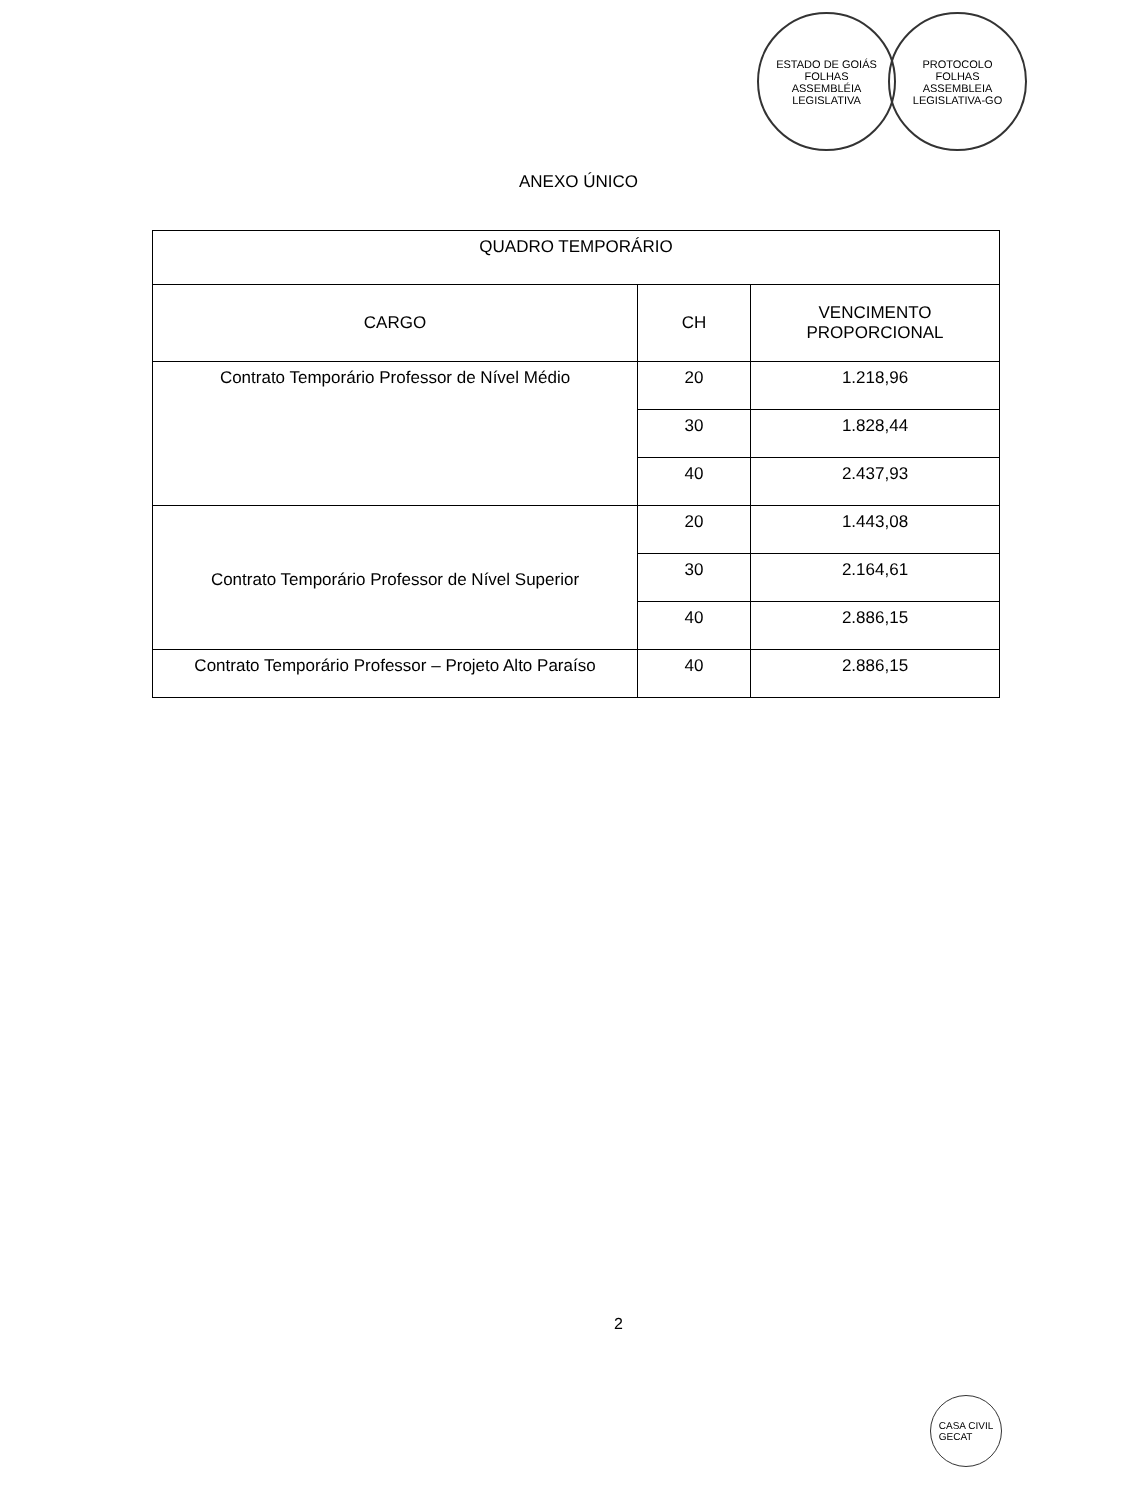ESTADO DE GOIÁS
FOLHAS
ASSEMBLÉIA LEGISLATIVA
PROTOCOLO
FOLHAS
ASSEMBLEIA LEGISLATIVA-GO
ANEXO ÚNICO
| QUADRO TEMPORÁRIO | | |
| --- | --- | --- |
| CARGO | CH | VENCIMENTO PROPORCIONAL |
| Contrato Temporário Professor de Nível Médio | 20 | 1.218,96 |
| | 30 | 1.828,44 |
| | 40 | 2.437,93 |
| Contrato Temporário Professor de Nível Superior | 20 | 1.443,08 |
| | 30 | 2.164,61 |
| | 40 | 2.886,15 |
| Contrato Temporário Professor – Projeto Alto Paraíso | 40 | 2.886,15 |
2
CASA CIVIL
GECAT